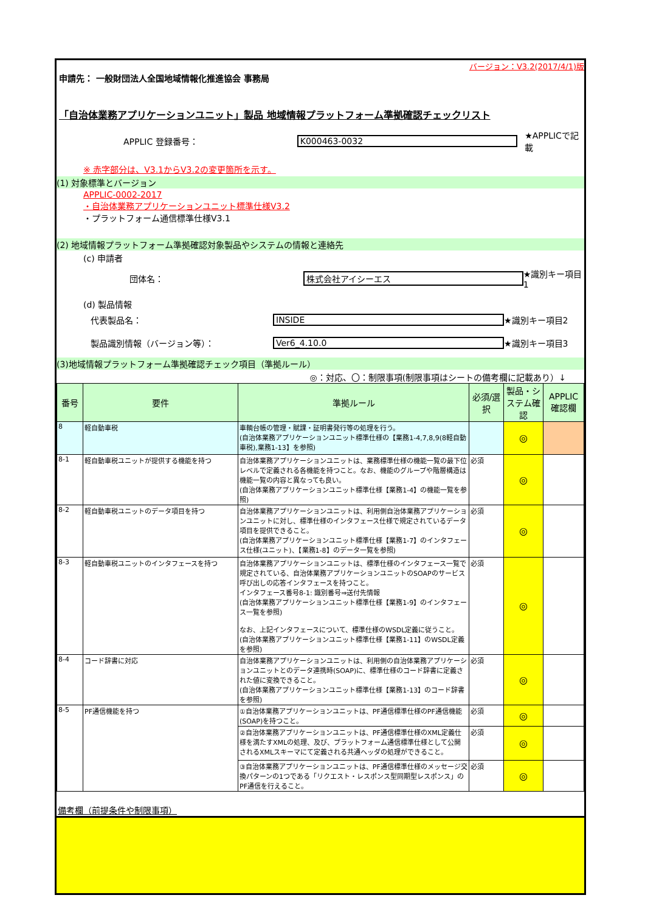バージョン：V3.2(2017/4/1)版
申請先： 一般財団法人全国地域情報化推進協会 事務局
「自治体業務アプリケーションユニット」製品 地域情報プラットフォーム準拠確認チェックリスト
APPLIC 登録番号： K000463-0032 ★APPLICで記載
※ 赤字部分は、V3.1からV3.2の変更箇所を示す。
(1) 対象標準とバージョン
APPLIC-0002-2017
・自治体業務アプリケーションユニット標準仕様V3.2
・プラットフォーム通信標準仕様V3.1
(2) 地域情報プラットフォーム準拠確認対象製品やシステムの情報と連絡先
(c) 申請者
団体名： 株式会社アイシーエス ★識別キー項目1
(d) 製品情報
代表製品名： INSIDE ★識別キー項目2
製品識別情報（バージョン等）： Ver6_4.10.0 ★識別キー項目3
(3)地域情報プラットフォーム準拠確認チェック項目（準拠ルール）
◎：対応、〇：制限事項(制限事項はシートの備考欄に記載あり）↓
| 番号 | 要件 | 準拠ルール | 必須/選択 | 製品・システム確認 | APPLIC確認欄 |
| --- | --- | --- | --- | --- | --- |
| 8 | 軽自動車税 | 車輌台帳の管理・賦課・証明書発行等の処理を行う。 (自治体業務アプリケーションユニット標準仕様の【業務1-4,7,8,9(8軽自動車税),業務1-13】を参照) | | ◎ | |
| 8-1 | 軽自動車税ユニットが提供する機能を持つ | 自治体業務アプリケーションユニットは、業務標準仕様の機能一覧の最下位レベルで定義される各機能を持つこと。なお、機能のグループや階層構造は機能一覧の内容と異なっても良い。 (自治体業務アプリケーションユニット標準仕様【業務1-4】の機能一覧を参照) | 必須 | ◎ | |
| 8-2 | 軽自動車税ユニットのデータ項目を持つ | 自治体業務アプリケーションユニットは、利用側自治体業務アプリケーションユニットに対し、標準仕様のインタフェース仕様で規定されているデータ項目を提供できること。 (自治体業務アプリケーションユニット標準仕様【業務1-7】のインタフェース仕様(ユニット)、【業務1-8】のデータ一覧を参照) | 必須 | ◎ | |
| 8-3 | 軽自動車税ユニットのインタフェースを持つ | 自治体業務アプリケーションユニットは、標準仕様のインタフェース一覧で規定されている、自治体業務アプリケーションユニットのSOAPのサービス呼び出しの応答インタフェースを持つこと。 インタフェース番号8-1: 識別番号⇒送付先情報 (自治体業務アプリケーションユニット標準仕様【業務1-9】のインタフェース一覧を参照) なお、上記インタフェースについて、標準仕様のWSDL定義に従うこと。 (自治体業務アプリケーションユニット標準仕様【業務1-11】のWSDL定義を参照) | 必須 | ◎ | |
| 8-4 | コード辞書に対応 | 自治体業務アプリケーションユニットは、利用側の自治体業務アプリケーションユニットとのデータ連携時(SOAP)に、標準仕様のコード辞書に定義された値に変換できること。 (自治体業務アプリケーションユニット標準仕様【業務1-13】のコード辞書を参照) | 必須 | ◎ | |
| 8-5 | PF通信機能を持つ | ①自治体業務アプリケーションユニットは、PF通信標準仕様のPF通信機能(SOAP)を持つこと。 | 必須 | ◎ | |
| | | ②自治体業務アプリケーションユニットは、PF通信標準仕様のXML定義仕様を満たすXMLの処理、及び、プラットフォーム通信標準仕様として公開されるXMLスキーマにて定義される共通ヘッダの処理ができること。 | 必須 | ◎ | |
| | | ③自治体業務アプリケーションユニットは、PF通信標準仕様のメッセージ交換パターンの1つである「リクエスト・レスポンス型同期型レスポンス」のPF通信を行えること。 | 必須 | ◎ | |
備考欄（前提条件や制限事項）